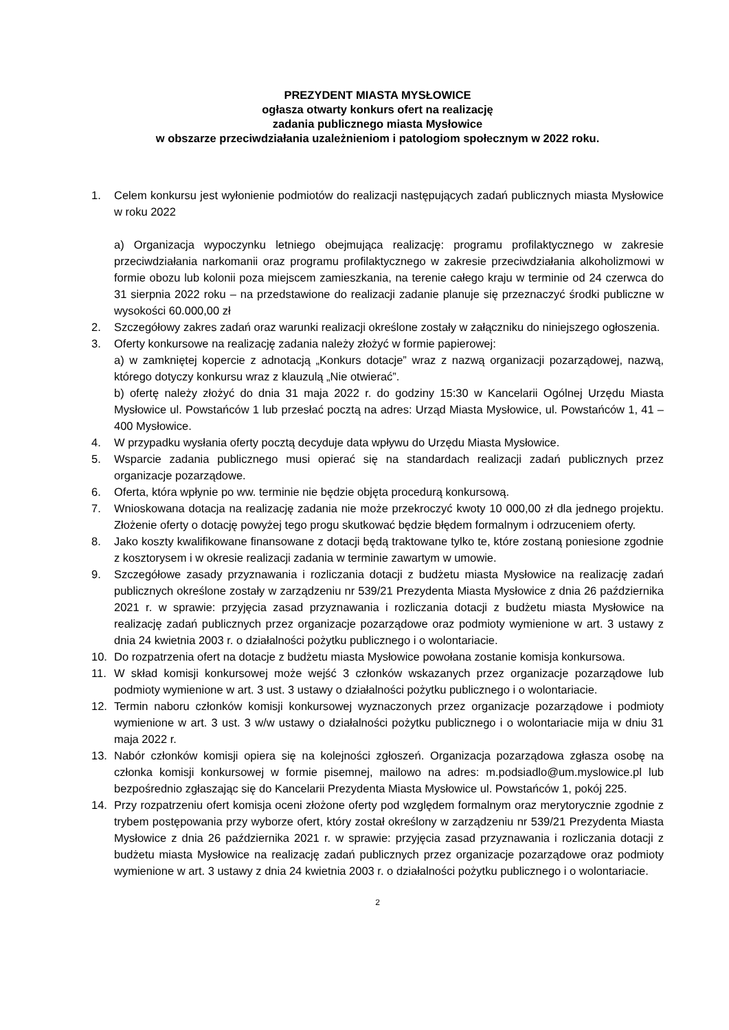PREZYDENT MIASTA MYSŁOWICE
ogłasza otwarty konkurs ofert na realizację
zadania publicznego miasta Mysłowice
w obszarze przeciwdziałania uzależnieniom i patologiom społecznym w 2022 roku.
1. Celem konkursu jest wyłonienie podmiotów do realizacji następujących zadań publicznych miasta Mysłowice w roku 2022
a) Organizacja wypoczynku letniego obejmująca realizację: programu profilaktycznego w zakresie przeciwdziałania narkomanii oraz programu profilaktycznego w zakresie przeciwdziałania alkoholizmowi w formie obozu lub kolonii poza miejscem zamieszkania, na terenie całego kraju w terminie od 24 czerwca do 31 sierpnia 2022 roku – na przedstawione do realizacji zadanie planuje się przeznaczyć środki publiczne w wysokości 60.000,00 zł
2. Szczegółowy zakres zadań oraz warunki realizacji określone zostały w załączniku do niniejszego ogłoszenia.
3. Oferty konkursowe na realizację zadania należy złożyć w formie papierowej:
a) w zamkniętej kopercie z adnotacją „Konkurs dotacje” wraz z nazwą organizacji pozarządowej, nazwą, którego dotyczy konkursu wraz z klauzulą „Nie otwierać”.
b) ofertę należy złożyć do dnia 31 maja 2022 r. do godziny 15:30 w Kancelarii Ogólnej Urzędu Miasta Mysłowice ul. Powstańców 1 lub przesłać pocztą na adres: Urząd Miasta Mysłowice, ul. Powstańców 1, 41 – 400 Mysłowice.
4. W przypadku wysłania oferty pocztą decyduje data wpływu do Urzędu Miasta Mysłowice.
5. Wsparcie zadania publicznego musi opierać się na standardach realizacji zadań publicznych przez organizacje pozarządowe.
6. Oferta, która wpłynie po ww. terminie nie będzie objęta procedurą konkursową.
7. Wnioskowana dotacja na realizację zadania nie może przekroczyć kwoty 10 000,00 zł dla jednego projektu. Złożenie oferty o dotację powyżej tego progu skutkować będzie błędem formalnym i odrzuceniem oferty.
8. Jako koszty kwalifikowane finansowane z dotacji będą traktowane tylko te, które zostaną poniesione zgodnie z kosztorysem i w okresie realizacji zadania w terminie zawartym w umowie.
9. Szczegółowe zasady przyznawania i rozliczania dotacji z budżetu miasta Mysłowice na realizację zadań publicznych określone zostały w zarządzeniu nr 539/21 Prezydenta Miasta Mysłowice z dnia 26 października 2021 r. w sprawie: przyjęcia zasad przyznawania i rozliczania dotacji z budżetu miasta Mysłowice na realizację zadań publicznych przez organizacje pozarządowe oraz podmioty wymienione w art. 3 ustawy z dnia 24 kwietnia 2003 r. o działalności pożytku publicznego i o wolontariacie.
10. Do rozpatrzenia ofert na dotacje z budżetu miasta Mysłowice powołana zostanie komisja konkursowa.
11. W skład komisji konkursowej może wejść 3 członków wskazanych przez organizacje pozarządowe lub podmioty wymienione w art. 3 ust. 3 ustawy o działalności pożytku publicznego i o wolontariacie.
12. Termin naboru członków komisji konkursowej wyznaczonych przez organizacje pozarządowe i podmioty wymienione w art. 3 ust. 3 w/w ustawy o działalności pożytku publicznego i o wolontariacie mija w dniu 31 maja 2022 r.
13. Nabór członków komisji opiera się na kolejności zgłoszeń. Organizacja pozarządowa zgłasza osobę na członka komisji konkursowej w formie pisemnej, mailowo na adres: m.podsiadlo@um.myslowice.pl lub bezpośrednio zgłaszając się do Kancelarii Prezydenta Miasta Mysłowice ul. Powstańców 1, pokój 225.
14. Przy rozpatrzeniu ofert komisja oceni złożone oferty pod względem formalnym oraz merytorycznie zgodnie z trybem postępowania przy wyborze ofert, który został określony w zarządzeniu nr 539/21 Prezydenta Miasta Mysłowice z dnia 26 października 2021 r. w sprawie: przyjęcia zasad przyznawania i rozliczania dotacji z budżetu miasta Mysłowice na realizację zadań publicznych przez organizacje pozarządowe oraz podmioty wymienione w art. 3 ustawy z dnia 24 kwietnia 2003 r. o działalności pożytku publicznego i o wolontariacie.
2